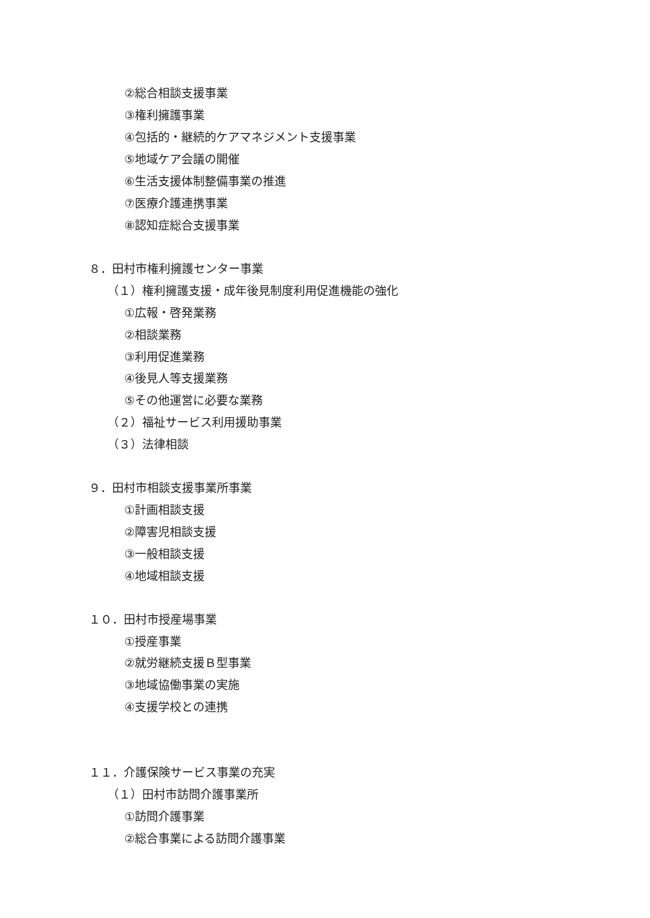②総合相談支援事業
③権利擁護事業
④包括的・継続的ケアマネジメント支援事業
⑤地域ケア会議の開催
⑥生活支援体制整備事業の推進
⑦医療介護連携事業
⑧認知症総合支援事業
８．田村市権利擁護センター事業
（１）権利擁護支援・成年後見制度利用促進機能の強化
①広報・啓発業務
②相談業務
③利用促進業務
④後見人等支援業務
⑤その他運営に必要な業務
（２）福祉サービス利用援助事業
（３）法律相談
９．田村市相談支援事業所事業
①計画相談支援
②障害児相談支援
③一般相談支援
④地域相談支援
１０．田村市授産場事業
①授産事業
②就労継続支援Ｂ型事業
③地域協働事業の実施
④支援学校との連携
１１．介護保険サービス事業の充実
（１）田村市訪問介護事業所
①訪問介護事業
②総合事業による訪問介護事業